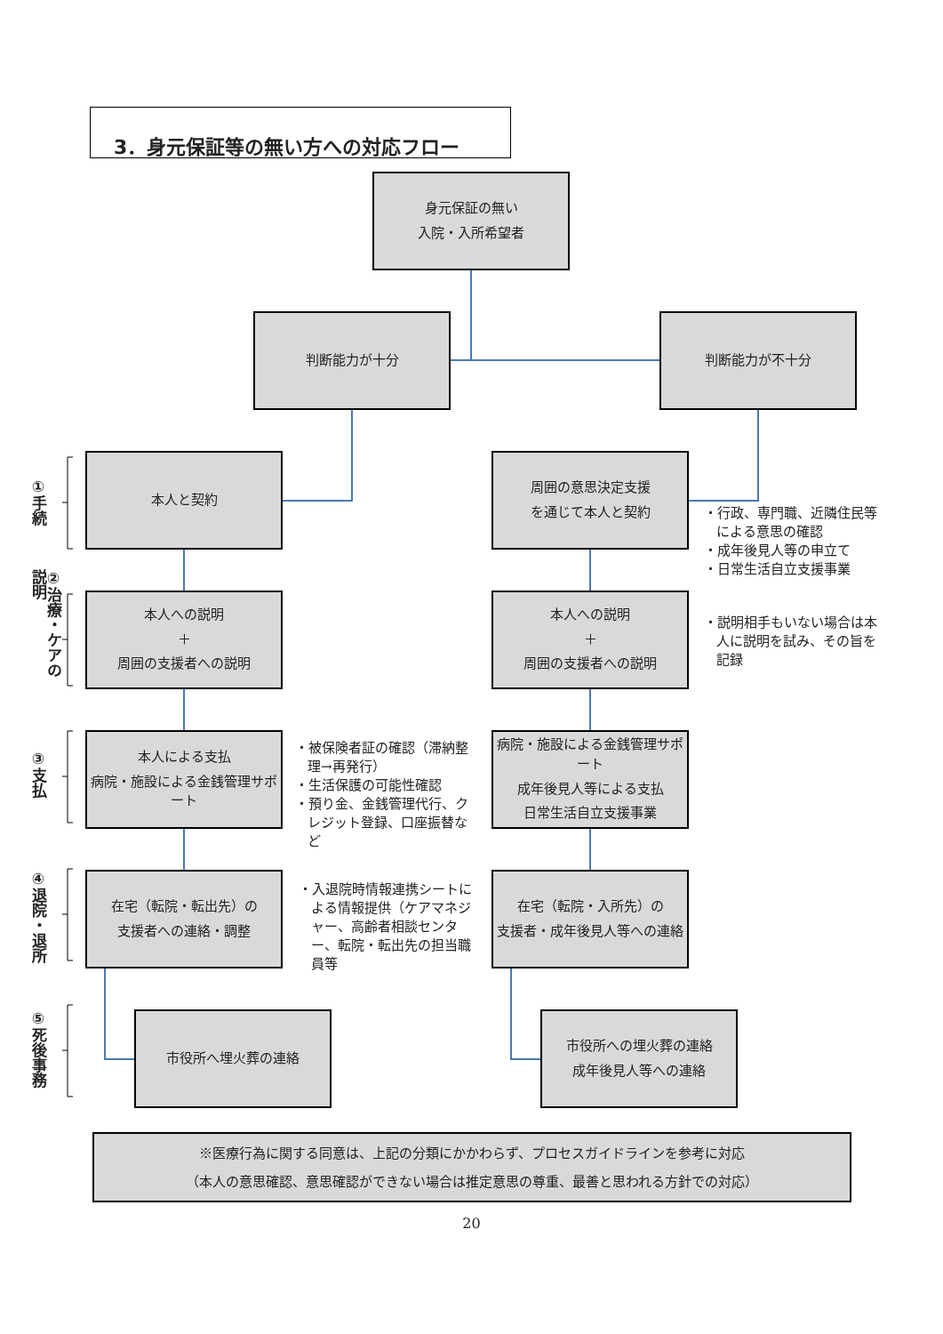3．身元保証等の無い方への対応フロー
身元保証の無い
入院・入所希望者
判断能力が十分 判断能力が不十分
①手続
本人と契約
周囲の意思決定支援
を通じて本人と契約
・行政、専門職、近隣住民等による意思の確認
・成年後見人等の申立て
・日常生活自立支援事業
②治療・ケアの説明
本人への説明
＋
周囲の支援者への説明
本人への説明
＋
周囲の支援者への説明
・説明相手もいない場合は本人に説明を試み、その旨を記録
③支払
本人による支払
病院・施設による金銭管理サポート
・被保険者証の確認（滞納整理→再発行）
・生活保護の可能性確認
・預り金、金銭管理代行、クレジット登録、口座振替など
病院・施設による金銭管理サポート
成年後見人等による支払
日常生活自立支援事業
④退院・退所
在宅（転院・転出先）の
支援者への連絡・調整
・入退院時情報連携シートによる情報提供（ケアマネジャー、高齢者相談センター、転院・転出先の担当職員等
在宅（転院・入所先）の
支援者・成年後見人等への連絡
⑤死後事務
市役所へ埋火葬の連絡
市役所への埋火葬の連絡
成年後見人等への連絡
※医療行為に関する同意は、上記の分類にかかわらず、プロセスガイドラインを参考に対応
（本人の意思確認、意思確認ができない場合は推定意思の尊重、最善と思われる方針での対応）
20